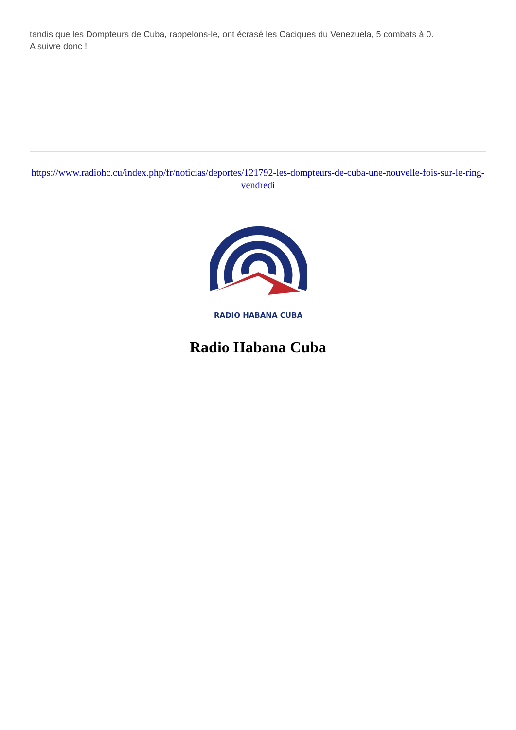tandis que les Dompteurs de Cuba, rappelons-le, ont écrasé les Caciques du Venezuela, 5 combats à 0.
A suivre donc !
https://www.radiohc.cu/index.php/fr/noticias/deportes/121792-les-dompteurs-de-cuba-une-nouvelle-fois-sur-le-ring-vendredi
RADIO HABANA CUBA
Radio Habana Cuba